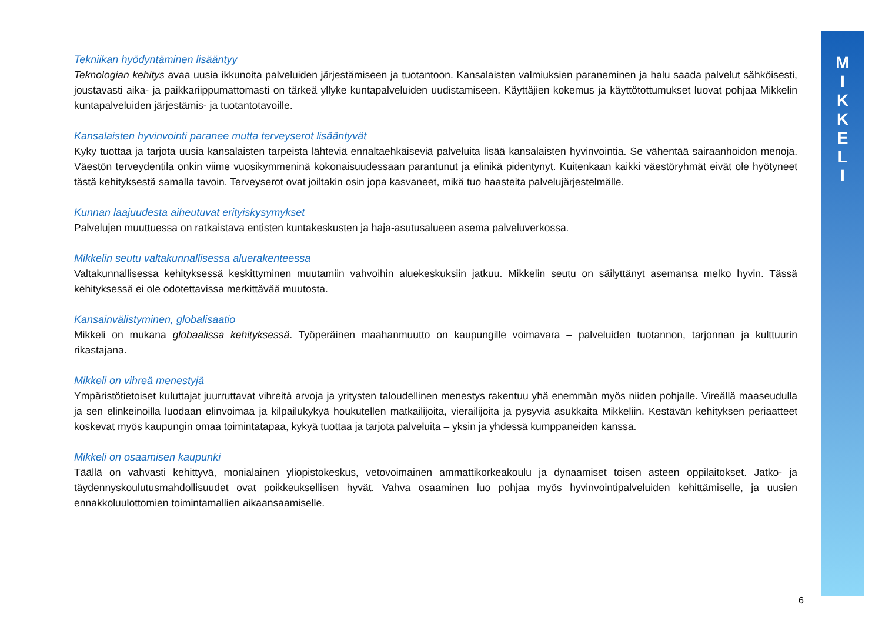Tekniikan hyödyntäminen lisääntyy
Teknologian kehitys avaa uusia ikkunoita palveluiden järjestämiseen ja tuotantoon. Kansalaisten valmiuksien paraneminen ja halu saada palvelut sähköisesti, joustavasti aika- ja paikkariippumattomasti on tärkeä yllyke kuntapalveluiden uudistamiseen. Käyttäjien kokemus ja käyttötottumukset luovat pohjaa Mikkelin kuntapalveluiden järjestämis- ja tuotantotavoille.
Kansalaisten hyvinvointi paranee mutta terveyserot lisääntyvät
Kyky tuottaa ja tarjota uusia kansalaisten tarpeista lähteviä ennaltaehkäiseviä palveluita lisää kansalaisten hyvinvointia. Se vähentää sairaanhoidon menoja. Väestön terveydentila onkin viime vuosikymmeninä kokonaisuudessaan parantunut ja elinikä pidentynyt. Kuitenkaan kaikki väestöryhmät eivät ole hyötyneet tästä kehityksestä samalla tavoin. Terveyserot ovat joiltakin osin jopa kasvaneet, mikä tuo haasteita palvelujärjestelmälle.
Kunnan laajuudesta aiheutuvat erityiskysymykset
Palvelujen muuttuessa on ratkaistava entisten kuntakeskusten ja haja-asutusalueen asema palveluverkossa.
Mikkelin seutu valtakunnallisessa aluerakenteessa
Valtakunnallisessa kehityksessä keskittyminen muutamiin vahvoihin aluekeskuksiin jatkuu. Mikkelin seutu on säilyttänyt asemansa melko hyvin. Tässä kehityksessä ei ole odotettavissa merkittävää muutosta.
Kansainvälistyminen, globalisaatio
Mikkeli on mukana globaalissa kehityksessä. Työperäinen maahanmuutto on kaupungille voimavara – palveluiden tuotannon, tarjonnan ja kulttuurin rikastajana.
Mikkeli on vihreä menestyjä
Ympäristötietoiset kuluttajat juurruttavat vihreitä arvoja ja yritysten taloudellinen menestys rakentuu yhä enemmän myös niiden pohjalle. Vireällä maaseudulla ja sen elinkeinoilla luodaan elinvoimaa ja kilpailukykyä houkutellen matkailijoita, vierailijoita ja pysyviä asukkaita Mikkeliin. Kestävän kehityksen periaatteet koskevat myös kaupungin omaa toimintatapaa, kykyä tuottaa ja tarjota palveluita – yksin ja yhdessä kumppaneiden kanssa.
Mikkeli on osaamisen kaupunki
Täällä on vahvasti kehittyvä, monialainen yliopistokeskus, vetovoimainen ammattikorkeakoulu ja dynaamiset toisen asteen oppilaitokset. Jatko- ja täydennyskoulutusmahdollisuudet ovat poikkeuksellisen hyvät. Vahva osaaminen luo pohjaa myös hyvinvointipalveluiden kehittämiselle, ja uusien ennakkoluulottomien toimintamallien aikaansaamiselle.
M
I
K
K
E
L
I
6